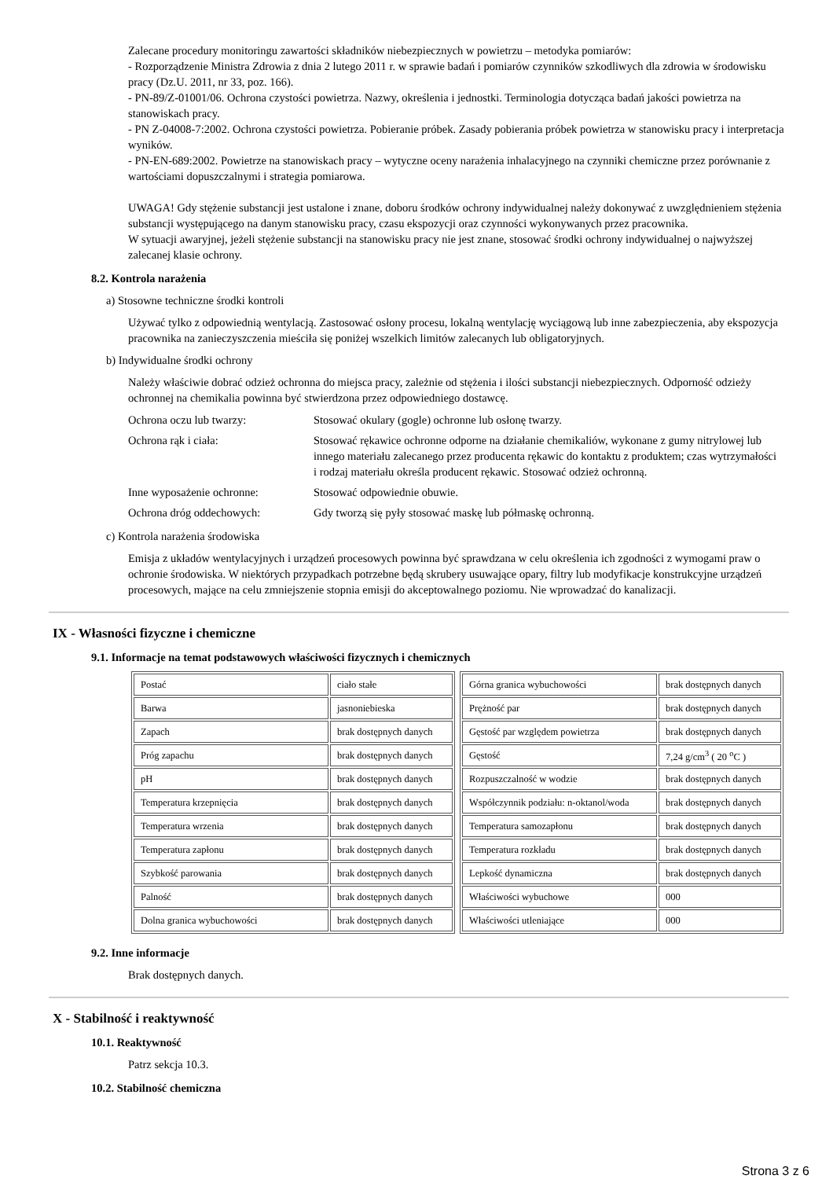Zalecane procedury monitoringu zawartości składników niebezpiecznych w powietrzu – metodyka pomiarów:
- Rozporządzenie Ministra Zdrowia z dnia 2 lutego 2011 r. w sprawie badań i pomiarów czynników szkodliwych dla zdrowia w środowisku pracy (Dz.U. 2011, nr 33, poz. 166).
- PN-89/Z-01001/06. Ochrona czystości powietrza. Nazwy, określenia i jednostki. Terminologia dotycząca badań jakości powietrza na stanowiskach pracy.
- PN Z-04008-7:2002. Ochrona czystości powietrza. Pobieranie próbek. Zasady pobierania próbek powietrza w stanowisku pracy i interpretacja wyników.
- PN-EN-689:2002. Powietrze na stanowiskach pracy – wytyczne oceny narażenia inhalacyjnego na czynniki chemiczne przez porównanie z wartościami dopuszczalnymi i strategia pomiarowa.
UWAGA! Gdy stężenie substancji jest ustalone i znane, doboru środków ochrony indywidualnej należy dokonywać z uwzględnieniem stężenia substancji występującego na danym stanowisku pracy, czasu ekspozycji oraz czynności wykonywanych przez pracownika.
W sytuacji awaryjnej, jeżeli stężenie substancji na stanowisku pracy nie jest znane, stosować środki ochrony indywidualnej o najwyższej zalecanej klasie ochrony.
8.2. Kontrola narażenia
a) Stosowne techniczne środki kontroli
Używać tylko z odpowiednią wentylacją. Zastosować osłony procesu, lokalną wentylację wyciągową lub inne zabezpieczenia, aby ekspozycja pracownika na zanieczyszczenia mieściła się poniżej wszelkich limitów zalecanych lub obligatoryjnych.
b) Indywidualne środki ochrony
Należy właściwie dobrać odzież ochronna do miejsca pracy, zależnie od stężenia i ilości substancji niebezpiecznych. Odporność odzieży ochronnej na chemikalia powinna być stwierdzona przez odpowiedniego dostawcę.
| Ochrona oczu lub twarzy: | Stosować okulary (gogle) ochronne lub osłonę twarzy. |
| Ochrona rąk i ciała: | Stosować rękawice ochronne odporne na działanie chemikaliów, wykonane z gumy nitrylowej lub innego materiału zalecanego przez producenta rękawic do kontaktu z produktem; czas wytrzymałości i rodzaj materiału określa producent rękawic. Stosować odzież ochronną. |
| Inne wyposażenie ochronne: | Stosować odpowiednie obuwie. |
| Ochrona dróg oddechowych: | Gdy tworzą się pyły stosować maskę lub półmaskę ochronną. |
c) Kontrola narażenia środowiska
Emisja z układów wentylacyjnych i urządzeń procesowych powinna być sprawdzana w celu określenia ich zgodności z wymogami praw o ochronie środowiska. W niektórych przypadkach potrzebne będą skrubery usuwające opary, filtry lub modyfikacje konstrukcyjne urządzeń procesowych, mające na celu zmniejszenie stopnia emisji do akceptowalnego poziomu. Nie wprowadzać do kanalizacji.
IX - Własności fizyczne i chemiczne
9.1. Informacje na temat podstawowych właściwości fizycznych i chemicznych
| Postać | ciało stałe |
| Barwa | jasnoniebieska |
| Zapach | brak dostępnych danych |
| Próg zapachu | brak dostępnych danych |
| pH | brak dostępnych danych |
| Temperatura krzepnięcia | brak dostępnych danych |
| Temperatura wrzenia | brak dostępnych danych |
| Temperatura zapłonu | brak dostępnych danych |
| Szybkość parowania | brak dostępnych danych |
| Palność | brak dostępnych danych |
| Dolna granica wybuchowości | brak dostępnych danych |
| Górna granica wybuchowości | brak dostępnych danych |
| Prężność par | brak dostępnych danych |
| Gęstość par względem powietrza | brak dostępnych danych |
| Gęstość | 7,24 g/cm<sup>3</sup> ( 20 <sup>o</sup>C ) |
| Rozpuszczalność w wodzie | brak dostępnych danych |
| Współczynnik podziału: n-oktanol/woda | brak dostępnych danych |
| Temperatura samozapłonu | brak dostępnych danych |
| Temperatura rozkładu | brak dostępnych danych |
| Lepkość dynamiczna | brak dostępnych danych |
| Właściwości wybuchowe | 000 |
| Właściwości utleniające | 000 |
9.2. Inne informacje
Brak dostępnych danych.
X - Stabilność i reaktywność
10.1. Reaktywność
Patrz sekcja 10.3.
10.2. Stabilność chemiczna
Strona 3 z 6